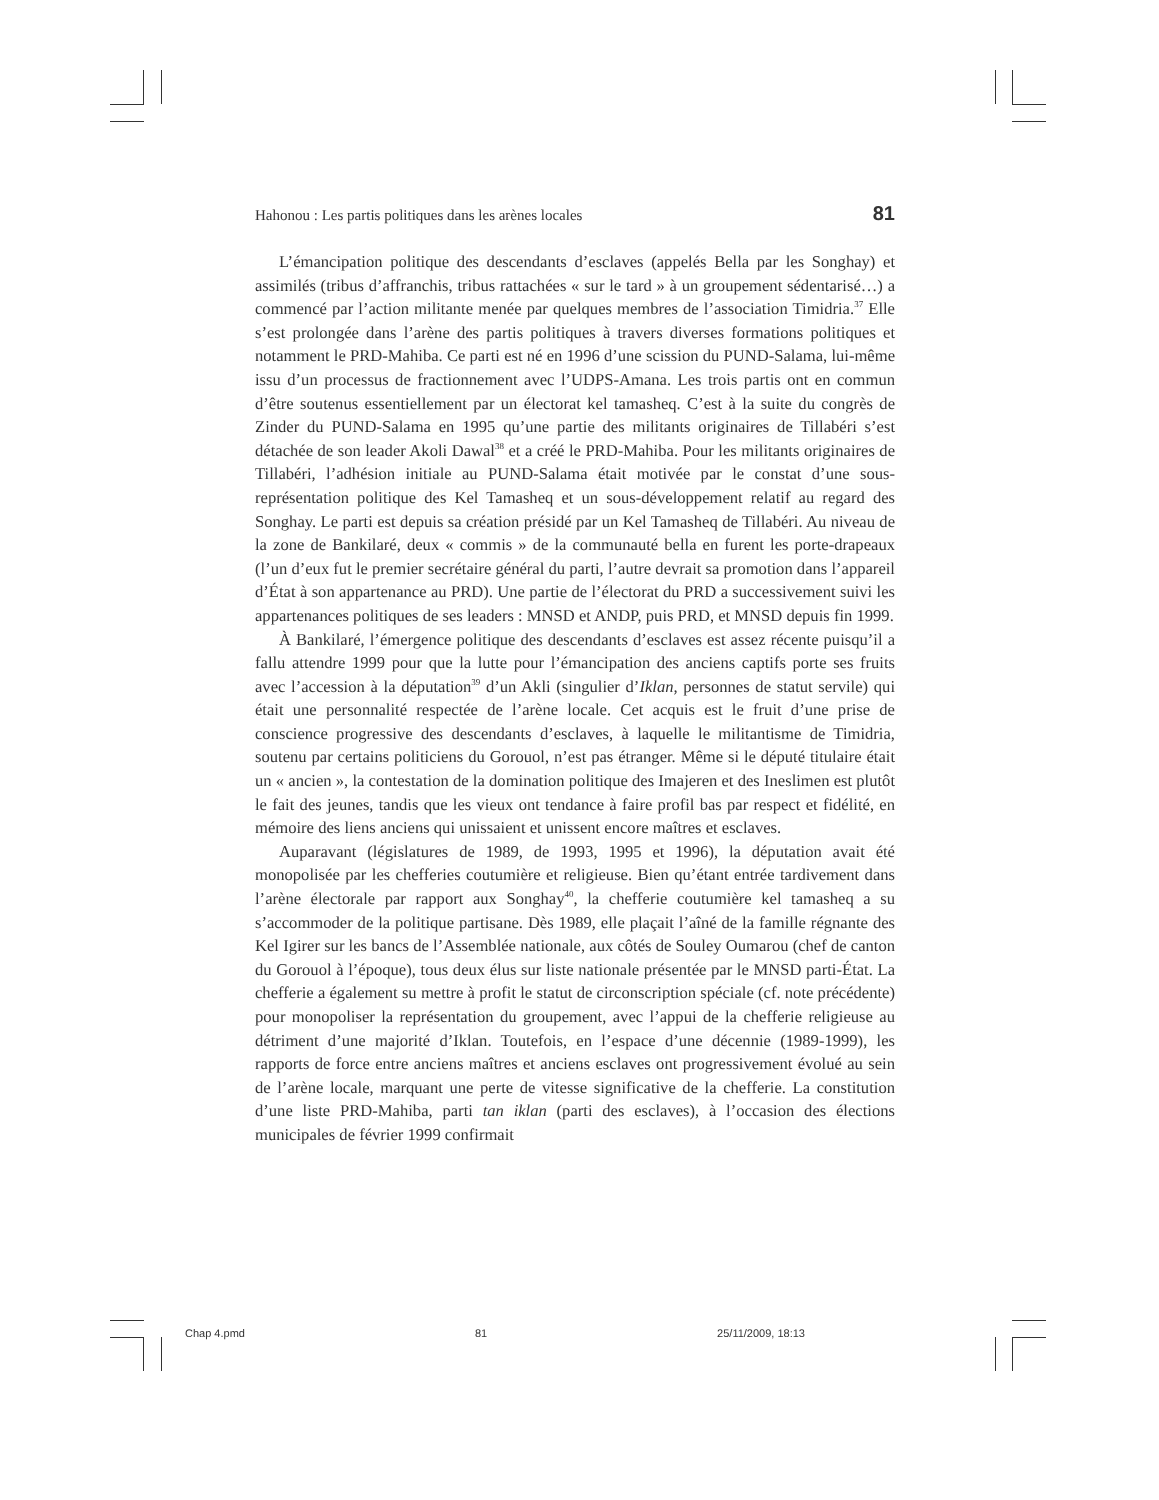Hahonou : Les partis politiques dans les arènes locales 81
L’émancipation politique des descendants d’esclaves (appelés Bella par les Songhay) et assimilés (tribus d’affranchis, tribus rattachées « sur le tard » à un groupement sédentarisé…) a commencé par l’action militante menée par quelques membres de l’association Timidria.<sup>37</sup> Elle s’est prolongée dans l’arène des partis politiques à travers diverses formations politiques et notamment le PRD-Mahiba. Ce parti est né en 1996 d’une scission du PUND-Salama, lui-même issu d’un processus de fractionnement avec l’UDPS-Amana. Les trois partis ont en commun d’être soutenus essentiellement par un électorat kel tamasheq. C’est à la suite du congrès de Zinder du PUND-Salama en 1995 qu’une partie des militants originaires de Tillabéri s’est détachée de son leader Akoli Dawal<sup>38</sup> et a créé le PRD-Mahiba. Pour les militants originaires de Tillabéri, l’adhésion initiale au PUND-Salama était motivée par le constat d’une sous-représentation politique des Kel Tamasheq et un sous-développement relatif au regard des Songhay. Le parti est depuis sa création présidé par un Kel Tamasheq de Tillabéri. Au niveau de la zone de Bankilaré, deux « commis » de la communauté bella en furent les porte-drapeaux (l’un d’eux fut le premier secrétaire général du parti, l’autre devrait sa promotion dans l’appareil d’État à son appartenance au PRD). Une partie de l’électorat du PRD a successivement suivi les appartenances politiques de ses leaders : MNSD et ANDP, puis PRD, et MNSD depuis fin 1999.
À Bankilaré, l’émergence politique des descendants d’esclaves est assez récente puisqu’il a fallu attendre 1999 pour que la lutte pour l’émancipation des anciens captifs porte ses fruits avec l’accession à la députation<sup>39</sup> d’un Akli (singulier d’Iklan, personnes de statut servile) qui était une personnalité respectée de l’arène locale. Cet acquis est le fruit d’une prise de conscience progressive des descendants d’esclaves, à laquelle le militantisme de Timidria, soutenu par certains politiciens du Gorouol, n’est pas étranger. Même si le député titulaire était un « ancien », la contestation de la domination politique des Imajeren et des Ineslimen est plutôt le fait des jeunes, tandis que les vieux ont tendance à faire profil bas par respect et fidélité, en mémoire des liens anciens qui unissaient et unissent encore maîtres et esclaves.
Auparavant (législatures de 1989, de 1993, 1995 et 1996), la députation avait été monopolisée par les chefferies coutumière et religieuse. Bien qu’étant entrée tardivement dans l’arène électorale par rapport aux Songhay<sup>40</sup>, la chefferie coutumière kel tamasheq a su s’accommoder de la politique partisane. Dès 1989, elle plaçait l’aîné de la famille régnante des Kel Igirer sur les bancs de l’Assemblée nationale, aux côtés de Souley Oumarou (chef de canton du Gorouol à l’époque), tous deux élus sur liste nationale présentée par le MNSD parti-État. La chefferie a également su mettre à profit le statut de circonscription spéciale (cf. note précédente) pour monopoliser la représentation du groupement, avec l’appui de la chefferie religieuse au détriment d’une majorité d’Iklan. Toutefois, en l’espace d’une décennie (1989-1999), les rapports de force entre anciens maîtres et anciens esclaves ont progressivement évolué au sein de l’arène locale, marquant une perte de vitesse significative de la chefferie. La constitution d’une liste PRD-Mahiba, parti tan iklan (parti des esclaves), à l’occasion des élections municipales de février 1999 confirmait
Chap 4.pmd 81 25/11/2009, 18:13